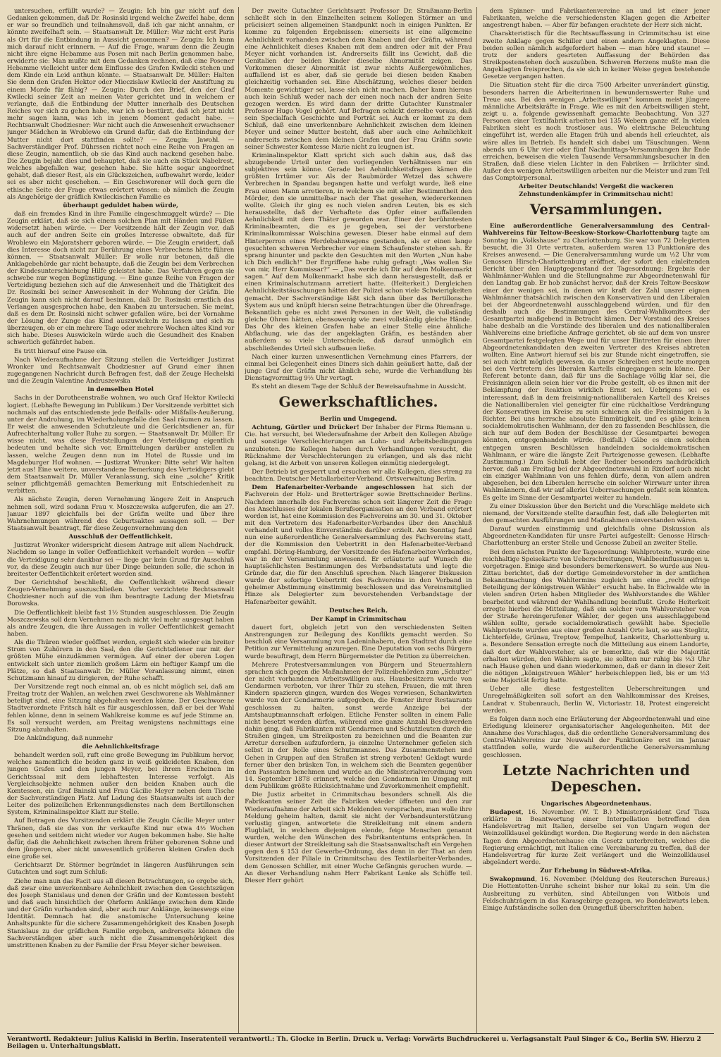untersuchen, erfüllt wurde? — Zeugin: Ich bin gar nicht auf den Gedanken gekommen, daß Dr. Rosinski irgend welche Zweifel habe, denn er war so freundlich und teilnahmsvoll, daß ich gar nicht annahm, er könnte zweifelhaft sein. — Staatsanwalt Dr. Müller: War nicht erst Paris als Ort für die Entbindung in Aussicht genommen? — Zeugin: Ich kann mich darauf nicht erinnern. — Auf die Frage, warum denn die Zeugin nicht ihre eigne Hebamme aus Posen mit nach Berlin genommen habe, erwiderte sie: Man mußte mit dem Gedanken rechnen, daß eine Posener Hebamme vielleicht unter dem Einflusse des Grafen Kwilecki stehen und dem Kinde ein Leid anthun könnte. — Staatsanwalt Dr. Müller: Halten Sie denn den Grafen Hektor oder Mieczislaw Kwilecki der Anstiftung zu einem Morde für fähig? — Zeugin: Durch den Brief, den der Graf Kwilecki seiner Zeit an meinen Vater gerichtet und in welchem er verlangte, daß die Entbindung der Mutter innerhalb des Deutschen Reiches vor sich zu gehen habe, war ich so bestürzt, daß ich jetzt nicht mehr sagen kann, was ich in jenem Moment gedacht habe. — Rechtsanwalt Chodziesner: War nicht auch die Anwesenheit erwachsener junger Mädchen in Wroblewo ein Grund dafür, daß die Entbindung der Mutter nicht dort stattfinden sollte? — Zeugin: Jawohl. — Sachverständiger Prof. Dührssen richtet noch eine Reihe von Fragen an diese Zeugin, namentlich, ob sie das Kind auch nackend gesehen habe. Die Zeugin bejaht dies und behauptet, daß sie auch ein Stück Nabelrest, welches abgefallen war, gesehen habe. Sie hätte sogar angeordnet gehabt, daß dieser Rest, als ein Glückszeichen, aufbewahrt werde, leider sei es aber nicht geschehen. — Ein Geschworener will doch gern die ethische Seite der Frage etwas erörtert wissen: ob nämlich die Zeugin als Angehörige der gräflich Kwileckischen Familie es
überhaupt geduldet haben würde,
daß ein fremdes Kind in ihre Familie eingeschmuggelt würde? — Die Zeugin erklärt, daß sie sich einem solchen Plan mit Händen und Füßen widersetzt haben würde. — Der Vorsitzende hält der Zeugin vor, daß auch auf der andren Seite ein großes Interesse obwaltete, daß für Wroblewo ein Majoratsherr geboren würde. — Die Zeugin erwidert, daß dies Interesse doch nicht zur Berührung eines Verbrechens hätte führen können. — Staatsanwalt Müller: Er wolle nur betonen, daß die Anklagebehörde gar nicht behaupte, daß die Zeugin bei dem Verbrechen der Kindesunterschiebung Hilfe geleistet habe. Das Verfahren gegen sie schwebe nur wegen Begünstigung. — Eine ganze Reihe von Fragen der Verteidigung beziehen sich auf die Anwesenheit und die Thätigkeit des Dr. Rosinski bei seiner Anwesenheit in der Wohnung der Gräfin. Die Zeugin kann sich nicht darauf besinnen, daß Dr. Rosinski ernstlich das Verlangen ausgesprochen habe, den Knaben zu untersuchen. Sie meint, daß es dem Dr. Rosinski nicht schwer gefallen wäre, bei der Vornahme der Lösung der Zunge das Kind auszuwickeln zu lassen und sich zu überzeugen, ob er ein mehrere Tage oder mehrere Wochen altes Kind vor sich habe. Dieses Auswickeln würde auch die Gesundheit des Knaben schwerlich gefährdet haben.
Es tritt hierauf eine Pause ein.
Nach Wiederaufnahme der Sitzung stellen die Verteidiger Justizrat Wronker und Rechtsanwalt Chodziesner auf Grund einer ihnen zugegangenen Nachricht durch Befragen fest, daß der Zeuge Hechelski und die Zeugin Valentine Andruszewska
in demselben Hotel
Sachs in der Dorotheenstraße wohnen, wo auch Graf Hektor Kwilecki logiert. (Lebhafte Bewegung im Publikum.) Der Vorsitzende verbittet sich nochmals auf das entschiedenste jede Beifalls- oder Mißfalls-Aeußerung, unter der Androhung, im Wiederholungsfalle den Saal räumen zu lassen. Er weist die anwesenden Schutzleute und die Gerichtsdiener an, für Aufrechterhaltung voller Ruhe zu sorgen. — Staatsanwalt Dr. Müller: Er wisse nicht, was diese Feststellungen der Verteidigung eigentlich bedeuten und behalte sich vor, Ermittelungen darüber anstellen zu lassen, welche Zeugen denn nun im Hotel de Russie und im Magdeburger Hof wohnen. — Justizrat Wronker: Bitte sehr! Wir halten jetzt aus! Eine weitere, unverstandene Bemerkung des Verteidigers giebt dem Staatsanwalt Dr. Müller Veranlassung, sich eine „solche“ Kritik seiner pflichtgemäß gemachten Bemerkung mit Entschiedenheit zu verbitten.
Als nächste Zeugin, deren Vernehmung längere Zeit in Anspruch nehmen soll, wird sodann Frau v. Moszczewska aufgerufen, die am 27. Januar 1897 gleichfalls bei der Gräfin weilte und über ihre Wahrnehmungen während des Geburtsaktes aussagen soll. — Der Staatsanwalt beantragt, für diese Zeugenvernehmung den
Ausschluß der Oeffentlichkeit.
Justizrat Wronker widerspricht diesem Antrage mit allem Nachdruck. Nachdem so lange in voller Oeffentlichkeit verhandelt worden — wofür die Verteidigung sehr dankbar sei — liege gar kein Grund für Ausschluß vor, da diese Zeugin auch nur über Dinge bekunden solle, die schon in breitester Oeffentlichkeit erörtert worden sind.
Der Gerichtshof beschließt, die Oeffentlichkeit während dieser Zeugen-Vernehmung auszuschließen. Vorher verzichtete Rechtsanwalt Chodziesner noch auf die von ihm beantragte Ladung der Mietsfrau Borowska.
Die Oeffentlichkeit bleibt fast 1½ Stunden ausgeschlossen. Die Zeugin Moszczewska soll dem Vernehmen nach nicht viel mehr ausgesagt haben als andre Zeugen, die ihre Aussagen in voller Oeffentlichkeit gemacht haben.
Als die Thüren wieder geöffnet werden, ergießt sich wieder ein breiter Strom von Zuhörern in den Saal, den die Gerichtsdiener nur mit der größten Mühe einzudämmen vermögen. Auf einer der oberen Logen entwickelt sich unter ziemlich großem Lärm ein heftiger Kampf um die Plätze, so daß Staatsanwalt Dr. Müller Veranlassung nimmt, einen Schutzmann hinauf zu dirigieren, der Ruhe schafft.
Der Vorsitzende regt noch einmal an, ob es nicht möglich sei, daß am Freitag trotz der Wahlen, an welchen zwei Geschworene als Wahlmänner beteiligt sind, eine Sitzung abgehalten werden könne. Der Geschworene Stadtverordnete Fritsch hält es für ausgeschlossen, daß er bei der Wahl fehlen könne, denn in seinem Wahlkreise komme es auf jede Stimme an. Es soll versucht werden, am Freitag wenigstens nachmittags eine Sitzung abzuhalten.
Die Ankündigung, daß nunmehr
die Aehnlichkeitsfrage
behandelt werden soll, ruft eine große Bewegung im Publikum hervor, welches namentlich die beiden ganz in weiß gekleideten Knaben, den jungen Grafen und den jungen Meyer, bei ihrem Erscheinen im Gerichtssaal mit dem lebhaftesten Interesse verfolgt. Als Vergleichsobjekte nehmen außer den beiden Knaben auch die Komtessen, ein Graf Bninski und Frau Cäcilie Meyer neben dem Tische der Sachverständigen Platz. Auf Ladung des Staatsanwalts ist auch der Leiter des polizeilichen Erkennungsdienstes nach dem Bertillonschen System, Kriminalinspektor Klatt zur Stelle.
Auf Betragen des Vorsitzenden erklärt die Zeugin Cäcilie Meyer unter Thränen, daß sie das von ihr verkaufte Kind nur etwa 4½ Wochen gesehen und seitdem nicht wieder vor Augen bekommen habe. Sie halte dafür, daß die Aehnlichkeit zwischen ihrem früher geborenen Sohne und dem jüngeren, aber nicht unwesentlich größeren kleinen Grafen doch eine große sei.
Gerichtsarzt Dr. Störmer begründet in längeren Ausführungen sein Gutachten und sagt zum Schluß:
Ziehe man nun das Facit aus all diesen Betrachtungen, so ergebe sich, daß zwar eine unverkennbare Aehnlichkeit zwischen den Gesichtszügen des Joseph Stanislaus und denen der Gräfin und der Komtessen besteht und daß auch hinsichtlich der Ohrform Anklänge zwischen dem Kinde und der Gräfin vorhanden sind, aber auch nur Anklänge, keineswegs eine Identität. Demnach hat die anatomische Untersuchung keine Anhaltspunkte für die sichere Zusammengehörigkeit des Knaben Joseph Stanislaus zu der gräflichen Familie ergeben, andrerseits können die Sachverständigen aber auch nicht die Zusammengehörigkeit des umstrittenen Knaben zu der Familie der Frau Meyer sicher beweisen.
Der zweite Gutachter Gerichtsarzt Professor Dr. Straßmann-Berlin schließt sich in den Einzelheiten seinem Kollegen Störmer an und präcisiert seinen allgemeinen Standpunkt noch in einigen Punkten. Er komme zu folgenden Ergebnissen: einerseits ist eine allgemeine Aehnlichkeit vorhanden zwischen dem Knaben und der Gräfin, während eine Aehnlichkeit dieses Knaben mit dem andren oder mit der Frau Meyer nicht vorhanden ist. Andrerseits fällt ins Gewicht, daß die Genitalien der beiden Kinder dieselbe Abnormität zeigen. Das Vorkommen dieser Abnormität ist zwar nichts Außergewöhnliches, auffallend ist es aber, daß sie gerade bei diesen beiden Knaben gleichzeitig vorhanden sei. Eine Abschätzung, welches dieser beiden Momente gewichtiger sei, lasse sich nicht machen. Daher kann hieraus auch kein Schluß weder nach der einen noch nach der andren Seite gezogen werden. Es wird dann der dritte Gutachter Kunstmaler Professor Hugo Vogel gehört. Auf Befragen schickt derselbe voraus, daß sein Specialfach Geschichte und Porträt sei. Auch er kommt zu dem Schluß, daß eine unverkennbare Aehnlichkeit zwischen dem kleinen Meyer und seiner Mutter besteht, daß aber auch eine Aehnlichkeit andrerseits zwischen dem kleinen Grafen und der Frau Gräfin sowie seiner Schwester Komtesse Marie nicht zu leugnen ist.
Kriminalinspektor Klatt spricht sich auch dahin aus, daß das abzugebende Urteil unter den vorliegenden Verhältnissen nur ein subjektives sein könne. Gerade bei Aehnlichkeitsfragen kämen die größten Irrtümer vor. Als der Raubmörder Wetzel das schwere Verbrechen in Spandau begangen hatte und verfolgt wurde, ließ eine Frau einen Mann arretieren, in welchem sie mit aller Bestimmtheit den Mörder, den sie unmittelbar nach der That gesehen, wiedererkennen wollte. Gleich ihr ging es noch vielen andren Leuten, bis es sich herausstellte, daß der Verhaftete das Opfer einer auffallenden Aehnlichkeit mit dem Thäter geworden war. Einer der berühmtesten Kriminalbeamten, die es je gegeben, sei der verstorbene Kriminalkommissar Wolschina gewesen. Dieser habe einmal auf dem Hinterperron eines Pferdebahnwagens gestanden, als er einen lange gesuchten schweren Verbrecher vor einem Schaufenster stehen sah. Er sprang hinunter und packte den Gesuchten mit den Worten „Nun habe ich Dich endlich!“ Der Ergriffene habe ruhig gefragt: „Was wollen Sie von mir, Herr Kommissar?“ — „Das werde ich Dir auf dem Molkenmarkt sagen.“ Auf dem Molkenmarkt habe sich dann herausgestellt, daß er einen Kriminalschutzmann arretiert hatte. (Heiterkeit.) Dergleichen Aehnlichkeitstäuschungen hätten der Polizei schon viele Schwierigkeiten gemacht. Der Sachverständige läßt sich dann über das Bertillonsche System aus und knüpft hieran seine Betrachtungen über die Ohrenfrage. Bekanntlich gebe es nicht zwei Personen in der Welt, die vollständig gleiche Ohren hätten, ebensowenig wie zwei vollständig gleiche Hände. Das Ohr des kleinen Grafen habe an einer Stelle eine ähnliche Abflachung, wie das der angeklagten Gräfin, es beständen aber außerdem so viele Unterschiede, daß darauf unmöglich ein abschließendes Urteil sich aufbauen ließe.
Nach einer kurzen unwesentlichen Vernehmung eines Pfarrers, der einmal bei Gelegenheit eines Diners sich dahin geäußert hatte, daß der junge Graf der Gräfin nicht ähnlich sehe, wurde die Verhandlung bis Dienstagvormittag 9½ Uhr vertagt.
Es steht an diesem Tage der Schluß der Beweisaufnahme in Aussicht.
Gewerkschaftliches.
Berlin und Umgegend.
Achtung, Gürtler und Drücker! Der Inhaber der Firma Riemann u. Cie. hat versucht, bei Wiederaufnahme der Arbeit den Kollegen Abzüge und sonstige Verschlechterungen an Lohn- und Arbeitsbedingungen anzubieten. Die Kollegen haben durch Verhandlungen versucht, die Rücknahme der Verschlechterungen zu erlangen, und als das nicht gelang, ist die Arbeit von unseren Kollegen einmütig niedergelegt.
Der Betrieb ist gesperrt und ersuchen wir alle Kollegen, dies streng zu beachten. Deutscher Metallarbeiter-Verband. Ortsverwaltung Berlin.
Dem Hafenarbeiter-Verbande angeschlossen hat sich der Fachverein der Holz- und Bretterträger sowie Brettschneider Berlins. Nachdem innerhalb des Fachvereins schon seit längerer Zeit die Frage des Anschlusses der lokalen Berufsorganisation an den Verband erörtert worden ist, hat eine Kommission des Fachvereins am 30. und 31. Oktober mit den Vertretern des Hafenarbeiter-Verbandes über den Anschluß verhandelt und volles Einverständnis darüber erzielt. Am Sonntag fand nun eine außerordentliche Generalversammlung des Fachvereins statt, der die Kommission den Uebertritt in den Hafenarbeiter-Verband empfahl. Döring-Hamburg, der Vorsitzende des Hafenarbeiter-Verbandes, war in der Versammlung anwesend. Er erläuterte auf Wunsch die hauptsächlichsten Bestimmungen des Verbandsstatuts und legte die Gründe dar, die für den Anschluß sprechen. Nach längerer Diskussion wurde der sofortige Uebertritt des Fachvereins in den Verband in geheimer Abstimmung einstimmig beschlossen und das Vereinsmitglied Hinze als Delegierter zum bevorstehenden Verbandstage der Hafenarbeiter gewählt.
Deutsches Reich.
Der Kampf in Crimmitschau
dauert fort, obgleich jetzt von den verschiedensten Seiten Anstrengungen zur Beilegung des Konflikts gemacht werden. So beschloß eine Versammlung von Ladeninhabern, den Stadtrat durch eine Petition zur Vermittelung anzuregen. Eine Deputation von sechs Bürgern wurde beauftragt, dem Herrn Bürgermeister die Petition zu überreichen.
Mehrere Protestversammlungen von Bürgern und Steuerzahlern sprachen sich gegen die Maßnahmen der Polizeibehörden zum „Schutze“ der nicht vorhandenen Arbeitswilligen aus. Hausbesitzern wurde von Gendarmen verboten, vor ihrer Thür zu stehen, Frauen, die mit ihren Kindern spazieren gingen, wurden des Weges verwiesen, Schankwirten wurde von der Gendarmerie aufgegeben, die Fenster ihrer Restaurants geschlossen zu halten, sonst werde Anzeige bei der Amtshauptmannschaft erfolgen. Etliche Fenster sollten in einem Falle nicht besetzt werden dürfen, während eine ganze Anzahl Beschwerden dahin ging, daß Fabrikanten mit Gendarmen und Schutzleuten durch die Straßen gingen, um Streikposten zu bezeichnen und die Beamten zur Arretur derselben aufzufordern, ja einzelne Unternehmer gefielen sich selbst in der Rolle eines Schutzmannes. Das Zusammenstehen und Gehen in Gruppen auf den Straßen ist streng verboten! Geklagt wurde ferner über den brüsken Ton, in welchem sich die Beamten gegenüber den Passanten benehmen und wurde an die Ministerialverordnung vom 14. September 1878 erinnert, welche den Gendarmen im Umgang mit dem Publikum größte Rücksichtnahme und Zuvorkommenheit empfiehlt.
Die Justiz arbeitet in Crimmitschau besonders schnell. Als die Fabrikanten seiner Zeit die Fabriken wieder öffneten und den zur Wiederaufnahme der Arbeit sich Meldenden versprachen, man wolle ihre Meldung geheim halten, damit sie nicht der Verbandsunterstützung verlustig gingen, antwortete die Streikleitung mit einem andern Flugblatt, in welchem diejenigen elende, feige Menschen genannt wurden, welche den Wünschen des Fabrikantentums entsprächen. In dieser Antwort der Streikleitung sah die Staatsanwaltschaft ein Vergehen gegen den § 153 der Gewerbe-Ordnung, das denn in der That an dem Vorsitzenden der Filiale in Crimmitschau des Textilarbeiter-Verbandes, dem Genossen Schiller, mit einer Woche Gefängnis gerochen wurde. — An dieser Verhandlung nahm Herr Fabrikant Lenke als Schöffe teil. Dieser Herr gehört
dem Spinner- und Fabrikantenvereine an und ist einer jener Fabrikanten, welche die verschiedensten Klagen gegen die Arbeiter angestrengt haben. — Aber für befangen erachtete der Herr sich nicht.
Charakteristisch für die Rechtsauffassung in Crimmitschau ist eine zweite Anklage gegen Schiller und einen andern Angeklagten. Diese beiden sollen nämlich aufgefordert haben — man höre und staune! — trotz der anders gearteten Auffassung der Behörden das Streikpostenstehen doch auszuüben. Schweren Herzens mußte man die Angeklagten freisprechen, da sie sich in keiner Weise gegen bestehende Gesetze vergangen hatten.
Die Situation steht für die circa 7500 Arbeiter unverändert günstig, besonders harren die Arbeiterinnen in bewundernswerter Ruhe und Treue aus. Bei den wenigen „Arbeitswilligen“ kommen meist jüngere männliche Arbeitskräfte in Frage. Wie es mit den Arbeitswilligen steht, zeigt u. a. folgende gewissenhaft gemachte Beobachtung. Von 327 Personen einer Textilfabrik arbeiten bei 135 Webern ganze elf. In vielen Fabriken sieht es noch trostloser aus. Wo elektrische Beleuchtung eingeführt ist, werden alle Etagen früh und abends hell erleuchtet, als wäre alles im Betrieb. Es handelt sich dabei um Täuschungen. Wenn abends um 6 Uhr vier oder fünf Nachmittags-Versammlungen ihr Ende erreichen, beweisen die vielen Tausende Versammlungsbesucher in den Straßen, daß diese vielen Lichter in den Fabriken — Irrlichter sind. Außer den wenigen Arbeitswilligen arbeiten nur die Meister und zum Teil das Comptoirpersonal.
Arbeiter Deutschlands! Vergeßt die wackeren Zehnstundenkämpfer in Crimmitschau nicht!
Versammlungen.
Eine außerordentliche Generalversammlung des Central-Wahlvereins für Teltow-Beeskow-Storkow-Charlottenburg tagte am Sonntag im „Volkshause“ zu Charlottenburg. Sie war von 72 Delegierten besucht, die 31 Orte vertraten, außerdem waren 13 Funktionäre des Kreises anwesend. — Die Generalversammlung wurde um ½2 Uhr vom Genossen Hirsch-Charlottenburg eröffnet, der sofort den einleitenden Bericht über den Hauptgegenstand der Tagesordnung: Ergebnis der Wahlmänner-Wahlen und die Stellungnahme zur Abgeordnetenwahl für den Landtag gab. Er hob zunächst hervor, daß der Kreis Teltow-Beeskow einer der wenigen sei, in denen wir kraft der Zahl unsrer eignen Wahlmänner thatsächlich zwischen den Konservativen und den Liberalen bei der Abgeordnetenwahl ausschlaggebend würden, und für den deshalb auch die Bestimmungen des Central-Wahlkomitees der Gesamtpartei maßgebend in Betracht kämen. Der Vorstand des Kreises habe deshalb an die Vorstände des liberalen und des nationalliberalen Wahlvereins eine briefliche Anfrage gerichtet, ob sie auf dem von unsrer Gesamtpartei festgelegten Wege und für unser Eintreten für einen ihrer Abgeordnetenkandidaten den zweiten Vertreter des Kreises abtreten wollten. Eine Antwort hierauf sei bis zur Stunde nicht eingetroffen, sie sei auch nicht möglich gewesen, da unser Schreiben erst heute morgen bei den Vertretern des liberalen Kartells eingegangen sein könne. Der Referent betonte dann, daß für uns die Sachlage völlig klar sei, die Freisinnigen allein seien hier vor die Probe gestellt, ob es ihnen mit der Bekämpfung der Reaktion wirklich Ernst sei. Uebrigens sei es interessant, daß in dem freisinnig-nationalliberalen Kartell des Kreises die Nationalliberalen viel geneigter für eine rückhaltlose Verdrängung der Konservativen im Kreise zu sein schienen als die Freisinnigen à la Richter. Bei uns herrsche absolute Einmütigkeit, und es gäbe keinen socialdemokratischen Wahlmann, der den zu fassenden Beschlüssen, die sich nur auf dem Boden der Beschlüsse der Gesamtpartei bewegen könnten, entgegenhandeln würde. (Beifall.) Gäbe es einen solchen entgegen unsren Beschlüssen handelnden socialdemokratischen Wahlmann, er wäre die längste Zeit Parteigenosse gewesen. (Lebhafte Zustimmung.) Zum Schluß hebt der Redner besonders nachdrücklich hervor, daß am Freitag bei der Abgeordnetenwahl in Rixdorf auch nicht ein einziger Wahlmann von uns fehlen dürfe, denn, von allem andren abgesehen, bei den Liberalen herrsche ein solcher Wirrwarr unter ihren Wahlmännern, daß wir auf allerlei Ueberraschungen gefaßt sein könnten. Es gelte im Sinne der Gesamtpartei weiter zu handeln.
Zu einer Diskussion über den Bericht und die Vorschläge meldete sich niemand, der Vorsitzende stellte daraufhin fest, daß alle Delegierten mit den gemachten Ausführungen und Maßnahmen einverstanden wären.
Darauf wurden einstimmig und gleichfalls ohne Diskussion als Abgeordneten-Kandidaten für unsre Partei aufgestellt: Genosse Hirsch-Charlottenburg an erster Stelle und Genosse Zubeil an zweiter Stelle.
Bei dem nächsten Punkte der Tagesordnung: Wahlproteste, wurde eine reichhaltige Speisekarte von Ueberschreitungen, Wahlbeeinflussungen u. vorgetragen. Einige sind besonders bemerkenswert. So wurde aus Neu-Zittau berichtet, daß der dortige Gemeindevorsteher in der amtlichen Bekanntmachung des Wahltermins zugleich um eine „recht eifrige Beteiligung der königstreuen Wähler“ ersucht habe. In Eichwalde wie in vielen andren Orten haben Mitglieder des Wahlvorstandes die Wähler bearbeitet und während der Wahlhandlung beeinflußt. Große Heiterkeit erregte hierbei die Mitteilung, daß ein solcher vom Wahlvorsteher von der Straße hereingerufener Wähler, der gegen uns ausschlaggebend wählen sollte, gerade socialdemokratisch gewählt habe. Specielle Wahlproteste wurden aus einer großen Anzahl Orte laut, so aus Steglitz, Lichterfelde, Grünau, Treptow, Tempelhof, Lankwitz, Charlottenburg u. a. Besondere Sensation erregte noch die Mitteilung aus einem Landorte, daß dort der Wahlvorsteher, als er bemerkte, daß wir die Majorität erhalten würden, den Wählern sagte, sie sollten nur ruhig bis ⅓3 Uhr nach Hause gehen und dann wiederkommen, daß er dann in dieser Zeit die nötigen „königstreuen Wähler“ herbeischleppen ließ, bis er um ⅓3 seine Majorität fertig hatte.
Ueber alle diese festgestellten Ueberschreitungen und Unregelmäßigkeiten soll sofort an den Wahlkommissar des Kreises, Landrat v. Stubenrauch, Berlin W., Victoriastr. 18, Protest eingereicht werden.
Es folgen dann noch eine Erläuterung der Abgeordnetenwahl und eine Erledigung kleinerer organisatorischer Angelegenheiten. Mit der Annahme des Vorschlages, daß die ordentliche Generalversammlung des Central-Wahlvereins zur Neuwahl der Funktionäre erst im Januar stattfinden solle, wurde die außerordentliche Generalversammlung geschlossen.
Letzte Nachrichten und Depeschen.
Ungarisches Abgeordnetenhaus.
Budapest, 16. November. (W. T. B.) Ministerpräsident Graf Tisza erklärte in Beantwortung einer Interpellation betreffend den Handelsvertrag mit Italien, derselbe sei von Ungarn wegen der Weinzollklausel gekündigt worden. Die Regierung werde in den nächsten Tagen dem Abgeordnetenhause ein Gesetz unterbreiten, welches die Regierung ermächtigt, mit Italien eine Vereinbarung zu treffen, daß der Handelsvertrag für kurze Zeit verlängert und die Weinzollklausel abgeändert werde.
Zur Erhebung in Südwest-Afrika.
Swakopmund, 16. November. (Meldung des Reuterschen Bureaus.) Die Hottentotten-Unruhe scheint bisher nur lokal zu sein. Um die Ausbreitung zu verhüten, sind Abteilungen von Witbois und Feldschuhträgern in das Karasgebirge gezogen, wo Bondelzwarts leben. Einige Aufständische sollen den Orangefluß überschritten haben.
Verantwortl. Redakteur: Julius Kaliski in Berlin. Inseratenteil verantwortl.: Th. Glocke in Berlin. Druck u. Verlag: Vorwärts Buchdruckerei u. Verlagsanstalt Paul Singer & Co., Berlin SW. Hierzu 2 Beilagen u. Unterhaltungsblatt.